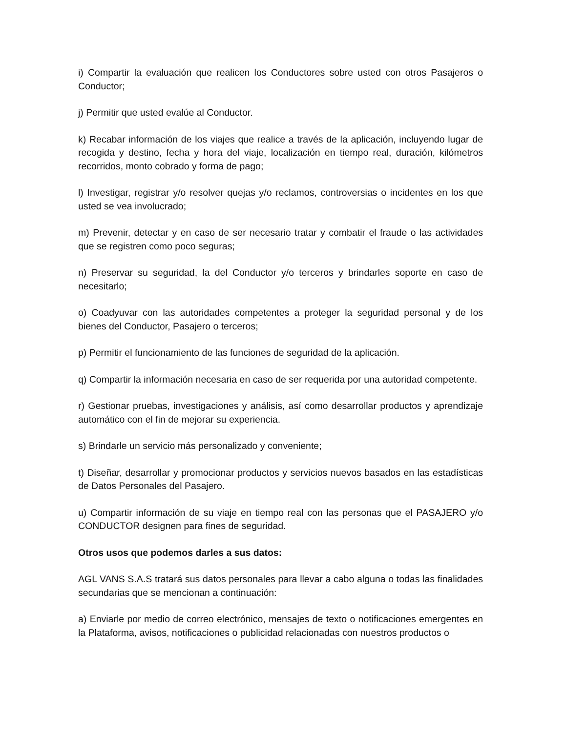i) Compartir la evaluación que realicen los Conductores sobre usted con otros Pasajeros o Conductor;
j) Permitir que usted evalúe al Conductor.
k) Recabar información de los viajes que realice a través de la aplicación, incluyendo lugar de recogida y destino, fecha y hora del viaje, localización en tiempo real, duración, kilómetros recorridos, monto cobrado y forma de pago;
l) Investigar, registrar y/o resolver quejas y/o reclamos, controversias o incidentes en los que usted se vea involucrado;
m) Prevenir, detectar y en caso de ser necesario tratar y combatir el fraude o las actividades que se registren como poco seguras;
n) Preservar su seguridad, la del Conductor y/o terceros y brindarles soporte en caso de necesitarlo;
o) Coadyuvar con las autoridades competentes a proteger la seguridad personal y de los bienes del Conductor, Pasajero o terceros;
p) Permitir el funcionamiento de las funciones de seguridad de la aplicación.
q) Compartir la información necesaria en caso de ser requerida por una autoridad competente.
r) Gestionar pruebas, investigaciones y análisis, así como desarrollar productos y aprendizaje automático con el fin de mejorar su experiencia.
s) Brindarle un servicio más personalizado y conveniente;
t) Diseñar, desarrollar y promocionar productos y servicios nuevos basados en las estadísticas de Datos Personales del Pasajero.
u) Compartir información de su viaje en tiempo real con las personas que el PASAJERO y/o CONDUCTOR designen para fines de seguridad.
Otros usos que podemos darles a sus datos:
AGL VANS S.A.S tratará sus datos personales para llevar a cabo alguna o todas las finalidades secundarias que se mencionan a continuación:
a) Enviarle por medio de correo electrónico, mensajes de texto o notificaciones emergentes en la Plataforma, avisos, notificaciones o publicidad relacionadas con nuestros productos o